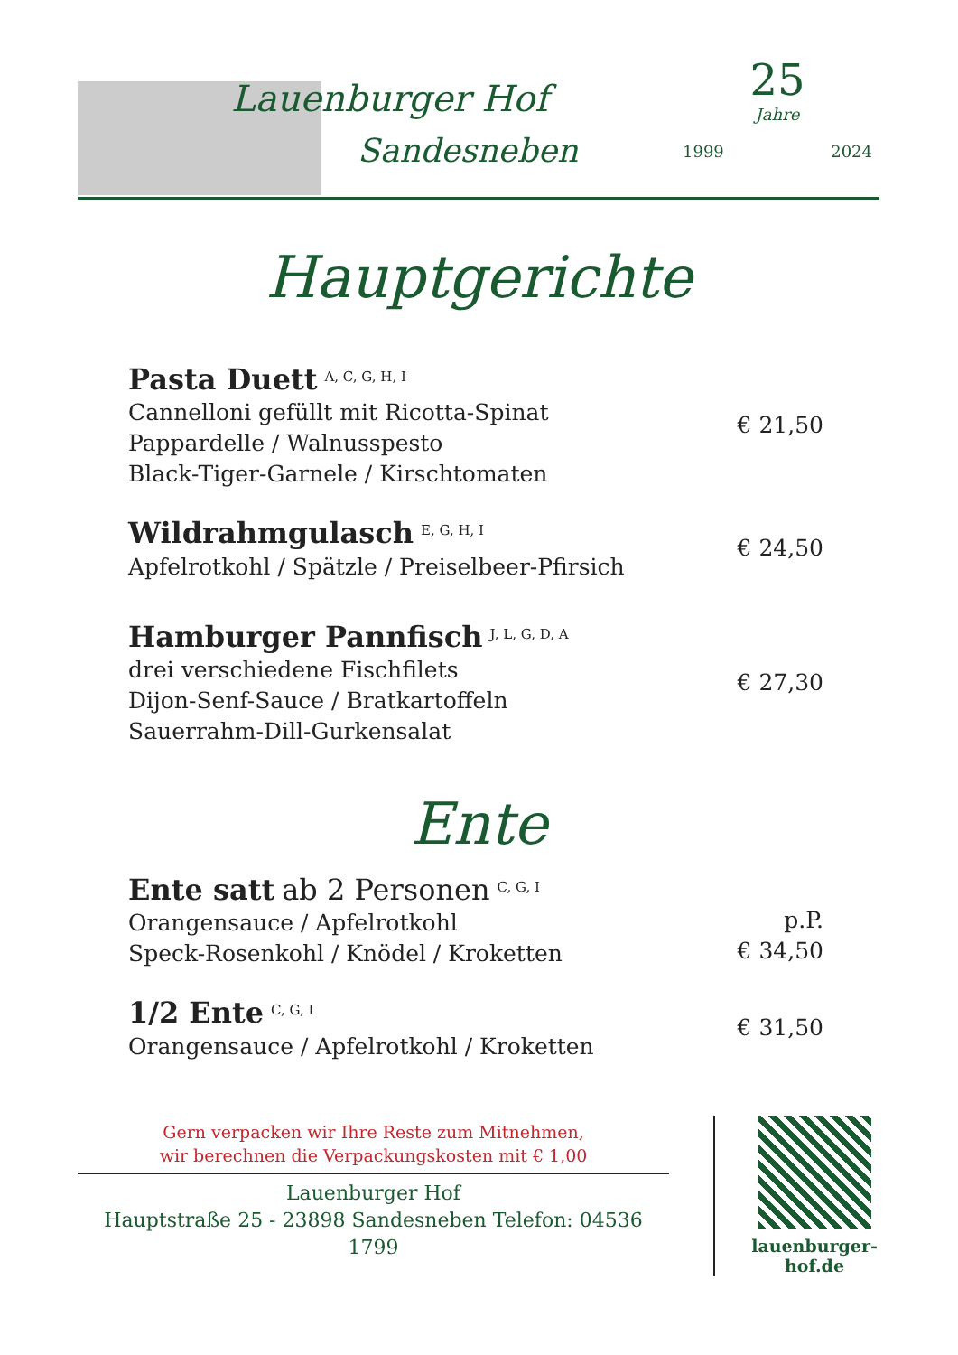Lauenburger Hof
Sandesneben
25
Jahre
1999 2024
Hauptgerichte
Pasta Duett <sup>A, C, G, H, I</sup>
Cannelloni gefüllt mit Ricotta-Spinat
Pappardelle / Walnusspesto
Black-Tiger-Garnele / Kirschtomaten
€ 21,50
Wildrahmgulasch <sup>E, G, H, I</sup>
Apfelrotkohl / Spätzle / Preiselbeer-Pfirsich
€ 24,50
Hamburger Pannfisch <sup>J, L, G, D, A</sup>
drei verschiedene Fischfilets
Dijon-Senf-Sauce / Bratkartoffeln
Sauerrahm-Dill-Gurkensalat
€ 27,30
Ente
Ente satt ab 2 Personen <sup>C, G, I</sup>
Orangensauce / Apfelrotkohl
Speck-Rosenkohl / Knödel / Kroketten
p.P.
€ 34,50
1/2 Ente <sup>C, G, I</sup>
Orangensauce / Apfelrotkohl / Kroketten
€ 31,50
Gern verpacken wir Ihre Reste zum Mitnehmen,
wir berechnen die Verpackungskosten mit € 1,00
Lauenburger Hof
Hauptstraße 25 - 23898 Sandesneben Telefon: 04536 1799
lauenburger-hof.de